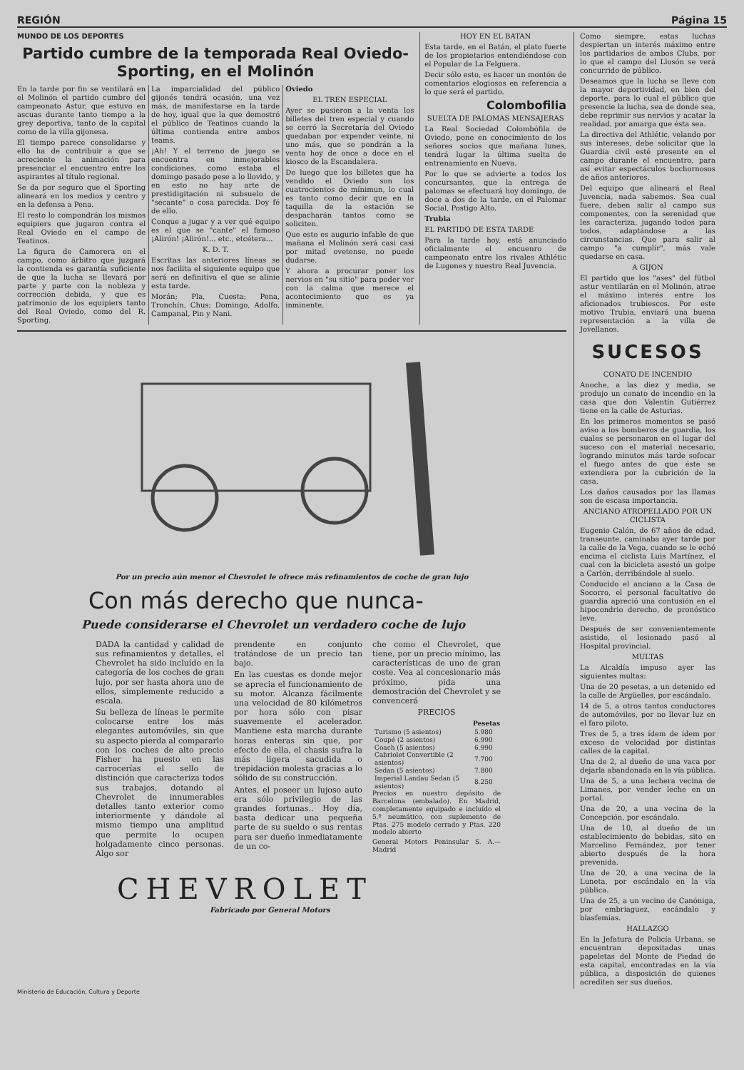REGIÓN Página 15
MUNDO DE LOS DEPORTES
Partido cumbre de la temporada Real Oviedo-Sporting, en el Molinón
En la tarde por fin se ventilará en el Molinón el partido cumbre del campeonato Astur, que estuvo en ascuas durante tanto tiempo a la grey deportiva, tanto de la capital como de la villa gijonesa.
El tiempo parece consolidarse y ello ha de contribuir a que se acreciente la animación para presenciar el encuentro entre los aspirantes al título regional.
Se da por seguro que el Sporting alineará en los medios y centro y en la defensa a Pena.
El resto lo compondrán los mismos equipiers que jugaron contra el Real Oviedo en el campo de Teatinos.
La figura de Camorera en el campo, como árbitro que juzgará la contienda es garantía suficiente de que la lucha se llevará por parte y parte con la nobleza y corrección debida, y que es patrimonio de los equipiers tanto del Real Oviedo, como del R. Sporting.
La imparcialidad del público gijonés tendrá ocasión, una vez más, de manifestarse en la tarde de hoy, igual que la que demostró el público de Teatinos cuando la última contienda entre ambos teams.
¡Ah! Y el terreno de juego se encuentra en inmejorables condiciones, como estaba el domingo pasado pese a lo llovido, y en esto no hay arte de prestidigitación ni subsuelo de "secante" o cosa parecida. Doy fé de ello.
Conque a jugar y a ver qué equipo es el que se "cante" el famoso ¡Alirón! ¡Alirón!... etc., etcétera...
K. D. T.
Escritas las anteriores líneas se nos facilita el siguiente equipo que será en definitiva el que se alinie esta tarde.
Morán; Pla, Cuesta; Pena, Tronchín, Chus; Domingo, Adolfo, Campanal, Pin y Nani.
Oviedo
EL TREN ESPECIAL
Ayer se pusieron a la venta los billetes del tren especial y cuando se cerró la Secretaría del Oviedo quedaban por expender veinte, ni uno más, que se pondrán a la venta hoy de once a doce en el kiosco de la Escandalera.
De luego que los billetes que ha vendido el Oviedo son los cuatrocientos de mínimun, lo cual es tanto como decir que en la taquilla de la estación se despacharán tantos como se soliciten.
Que esto es augurio infable de que mañana el Molinón será casi casi por mitad ovetense, no puede dudarse.
Y ahora a procurar poner los nervios en "su sitio" para poder ver con la calma que merece el acontecimiento que es ya inminente.
HOY EN EL BATAN
Esta tarde, en el Batán, el plato fuerte de los propietarios entendiéndose con el Popular de La Felguera.
Decir sólo esto, es hacer un montón de comentarios elogiosos en referencia a lo que será el partido.
Colombofilia
SUELTA DE PALOMAS MENSAJERAS
La Real Sociedad Colombófila de Oviedo, pone en conocimiento de los señores socios que mañana lunes, tendrá lugar la última suelta de entrenamiento en Nueva.
Por lo que se advierte a todos los concursantes, que la entrega de palomas se efectuará hoy domingo, de doce a dos de la tarde, en el Palomar Social, Postigo Alto.
Trubia
EL PARTIDO DE ESTA TARDE
Para la tarde hoy, está anunciado oficialmente el encuenro de campeonato entre los rivales Athlétic de Lugones y nuestro Real Juvencia.
Por un precio aún menor el Chevrolet le ofrece más refinamientos de coche de gran lujo
Con más derecho que nunca-
Puede considerarse el Chevrolet un verdadero coche de lujo
DADA la cantidad y calidad de sus refinamientos y detalles, el Chevrolet ha sido incluído en la categoría de los coches de gran lujo, por ser hasta ahora uno de ellos, simplemente reducido a escala.
Su belleza de líneas le permite colocarse entre los más elegantes automóviles, sin que su aspecto pierda al compararlo con los coches de alto precio Fisher ha puesto en las carrocerías el sello de distinción que caracteriza todos sus trabajos, dotando al Chevrolet de innumerables detalles tanto exterior como interiormente y dándole al mismo tiempo una amplitud que permite lo ocupen holgadamente cinco personas. Algo sor
prendente en conjunto tratándose de un precio tan bajo.
En las cuestas es donde mejor se aprecia el funcionamiento de su motor. Alcanza fácilmente una velocidad de 80 kilómetros por hora sólo con pisar suavemente el acelerador. Mantiene esta marcha durante horas enteras sin que, por efecto de ella, el chasis sufra la más ligera sacudida o trepidación molesta gracias a lo sólido de su construcción.
Antes, el poseer un lujoso auto era sólo privilegio de las grandes fortunas.. Hoy día, basta dedicar una pequeña parte de su sueldo o sus rentas para ser dueño inmediatamente de un co-
che como el Chevrolet, que tiene, por un precio mínimo, las características de uno de gran coste. Vea al concesionario más próximo, pida una demostración del Chevrolet y se convencerá
PRECIOS
| | Pesetas |
| --- | --- |
| Turismo (5 asientos) | 5.980 |
| Coupé (2 asientos) | 6.990 |
| Coach (5 asientos) | 6.990 |
| Cabriolet Convertible (2 asientos) | 7.700 |
| Sedan (5 asientos) | 7.800 |
| Imperial Landau Sedan (5 asientos) | 8.250 |
Precios en nuestro depósito de Barcelona (embalado). En Madrid, completamente equipado e incluído el 5.º neumático, con suplemento de Ptas. 275 modelo cerrado y Ptas. 220 modelo abierto
General Motors Peninsular S. A.—Madrid
CHEVROLET
Fabricado por General Motors
Como siempre, estas luchas despiertan un interés máximo entre los partidarios de ambos Clubs, por lo que el campo del Llosón se verá concurrido de público.
Deseamos que la lucha se lleve con la mayor deportividad, en bien del deporte, para lo cual el público que presencie la lucha, sea de donde sea, debe reprimir sus nervios y acatar la realidad, por amarga que ésta sea.
La directiva del Athlétic, velando por sus intereses, debe solicitar que la Guardia civil esté presente en el campo durante el encuentro, para así evitar espectáculos bochornosos de años anteriores.
Del equipo que alineará el Real Juvencia, nada sabemos. Sea cual fuere, deben salir al campo sus componentes, con la serenidad que les caracteriza, jugando todos para todos, adaptándose a las circunstancias. Que para salir al campo "a cumplir", más vale quedarse en casa.
A GIJON
El partido que los "ases" del fútbol astur ventilarán en el Molinón, atrae el máximo interés entre los aficionados trubiescos. Por este motivo Trubia, enviará una buena representación a la villa de Jovellanos.
SUCESOS
CONATO DE INCENDIO
Anoche, a las diez y media, se produjo un conato de incendio en la casa que don Valentín Gutiérrez tiene en la calle de Asturias.
En los primeros momentos se pasó aviso a los bomberos de guardia, los cuales se personaron en el lugar del suceso con el material necesario, logrando minutos más tarde sofocar el fuego antes de que éste se extendiera por la cubrición de la casa.
Los daños causados por las llamas son de escasa importancia.
ANCIANO ATROPELLADO POR UN CICLISTA
Eugenio Calón, de 67 años de edad, transeunte, caminaba ayer tarde por la calle de la Vega, cuando se le echó encima el ciclista Luis Martínez, el cual con la bicicleta asestó un golpe a Carlón, derribándole al suelo.
Conducido el anciano a la Casa de Socorro, el personal facultativo de guardia apreció una contusión en el hipocondrio derecho, de pronóstico leve.
Después de ser convenientemente asistido, el lesionado pasó al Hospital provincial.
MULTAS
La Alcaldía impuso ayer las siguientes multas:
Una de 20 pesetas, a un detenido ed la calle de Argüelles, por escándalo.
14 de 5, a otros tantos conductores de automóviles, por no llevar luz en el faro piloto.
Tres de 5, a tres ídem de ídem por exceso de velocidad por distintas calles de la capital.
Una de 2, al dueño de una vaca por dejarla abandonada en la vía pública.
Una de 5, a una lechera vecina de Limanes, por vender leche en un portal.
Una de 20, a una vecina de la Concepción, por escándalo.
Una de 10, al dueño de un establecimiento de bebidas, sito en Marcelino Fernández, por tener abierto después de la hora prevenida.
Una de 20, a una vecina de la Luneta, por escándalo en la vía pública.
Una de 25, a un vecino de Canóniga, por embriaguez, escándalo y blasfemias.
HALLAZGO
En la Jefatura de Policía Urbana, se encuentran depositadas unas papeletas del Monte de Piedad de esta capital, encontradas en la vía pública, a disposición de quienes acrediten ser sus dueños.
Ministerio de Educación, Cultura y Deporte